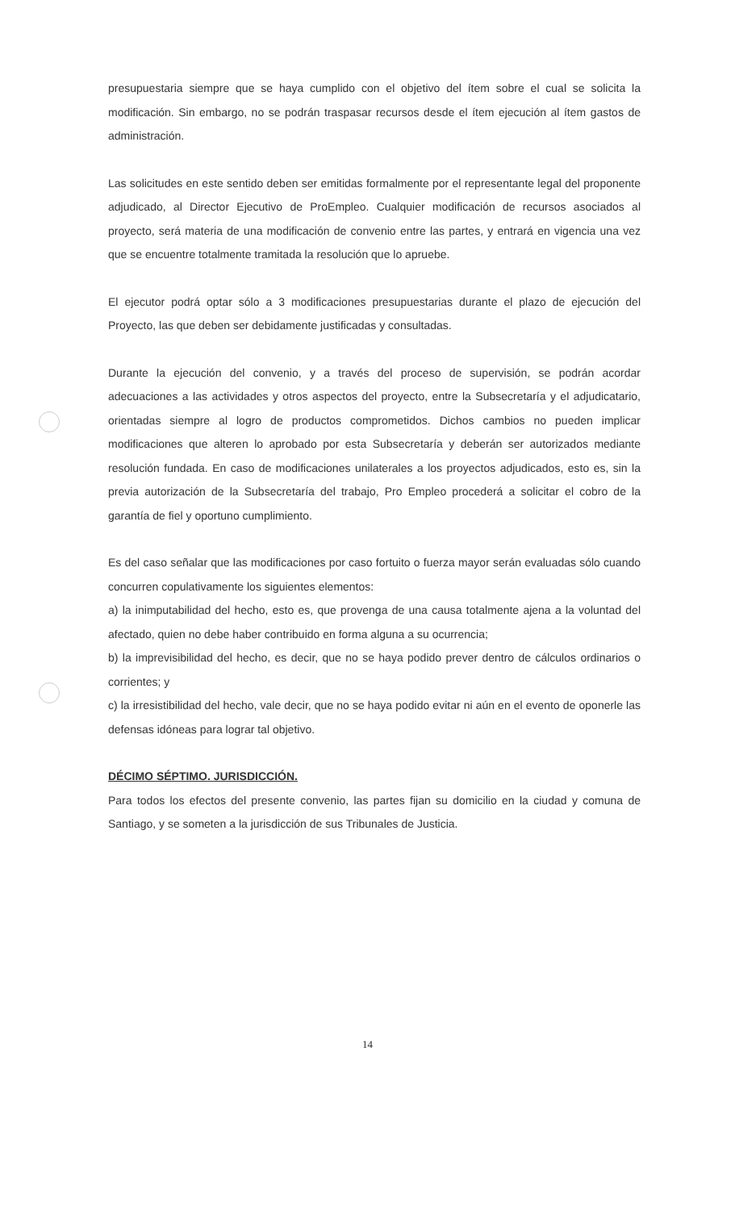presupuestaria siempre que se haya cumplido con el objetivo del ítem sobre el cual se solicita la modificación. Sin embargo, no se podrán traspasar recursos desde el ítem ejecución al ítem gastos de administración.
Las solicitudes en este sentido deben ser emitidas formalmente por el representante legal del proponente adjudicado, al Director Ejecutivo de ProEmpleo. Cualquier modificación de recursos asociados al proyecto, será materia de una modificación de convenio entre las partes, y entrará en vigencia una vez que se encuentre totalmente tramitada la resolución que lo apruebe.
El ejecutor podrá optar sólo a 3 modificaciones presupuestarias durante el plazo de ejecución del Proyecto, las que deben ser debidamente justificadas y consultadas.
Durante la ejecución del convenio, y a través del proceso de supervisión, se podrán acordar adecuaciones a las actividades y otros aspectos del proyecto, entre la Subsecretaría y el adjudicatario, orientadas siempre al logro de productos comprometidos. Dichos cambios no pueden implicar modificaciones que alteren lo aprobado por esta Subsecretaría y deberán ser autorizados mediante resolución fundada. En caso de modificaciones unilaterales a los proyectos adjudicados, esto es, sin la previa autorización de la Subsecretaría del trabajo, Pro Empleo procederá a solicitar el cobro de la garantía de fiel y oportuno cumplimiento.
Es del caso señalar que las modificaciones por caso fortuito o fuerza mayor serán evaluadas sólo cuando concurren copulativamente los siguientes elementos:
a) la inimputabilidad del hecho, esto es, que provenga de una causa totalmente ajena a la voluntad del afectado, quien no debe haber contribuido en forma alguna a su ocurrencia;
b) la imprevisibilidad del hecho, es decir, que no se haya podido prever dentro de cálculos ordinarios o corrientes; y
c) la irresistibilidad del hecho, vale decir, que no se haya podido evitar ni aún en el evento de oponerle las defensas idóneas para lograr tal objetivo.
DÉCIMO SÉPTIMO. JURISDICCIÓN.
Para todos los efectos del presente convenio, las partes fijan su domicilio en la ciudad y comuna de Santiago, y se someten a la jurisdicción de sus Tribunales de Justicia.
14